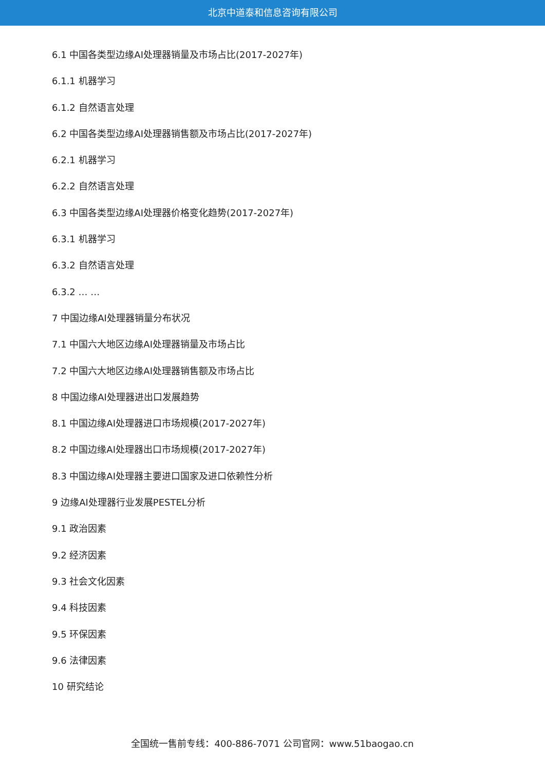北京中道泰和信息咨询有限公司
6.1 中国各类型边缘AI处理器销量及市场占比(2017-2027年)
6.1.1 机器学习
6.1.2 自然语言处理
6.2 中国各类型边缘AI处理器销售额及市场占比(2017-2027年)
6.2.1 机器学习
6.2.2 自然语言处理
6.3 中国各类型边缘AI处理器价格变化趋势(2017-2027年)
6.3.1 机器学习
6.3.2 自然语言处理
6.3.2 … …
7 中国边缘AI处理器销量分布状况
7.1 中国六大地区边缘AI处理器销量及市场占比
7.2 中国六大地区边缘AI处理器销售额及市场占比
8 中国边缘AI处理器进出口发展趋势
8.1 中国边缘AI处理器进口市场规模(2017-2027年)
8.2 中国边缘AI处理器出口市场规模(2017-2027年)
8.3 中国边缘AI处理器主要进口国家及进口依赖性分析
9 边缘AI处理器行业发展PESTEL分析
9.1 政治因素
9.2 经济因素
9.3 社会文化因素
9.4 科技因素
9.5 环保因素
9.6 法律因素
10 研究结论
全国统一售前专线：400-886-7071 公司官网：www.51baogao.cn